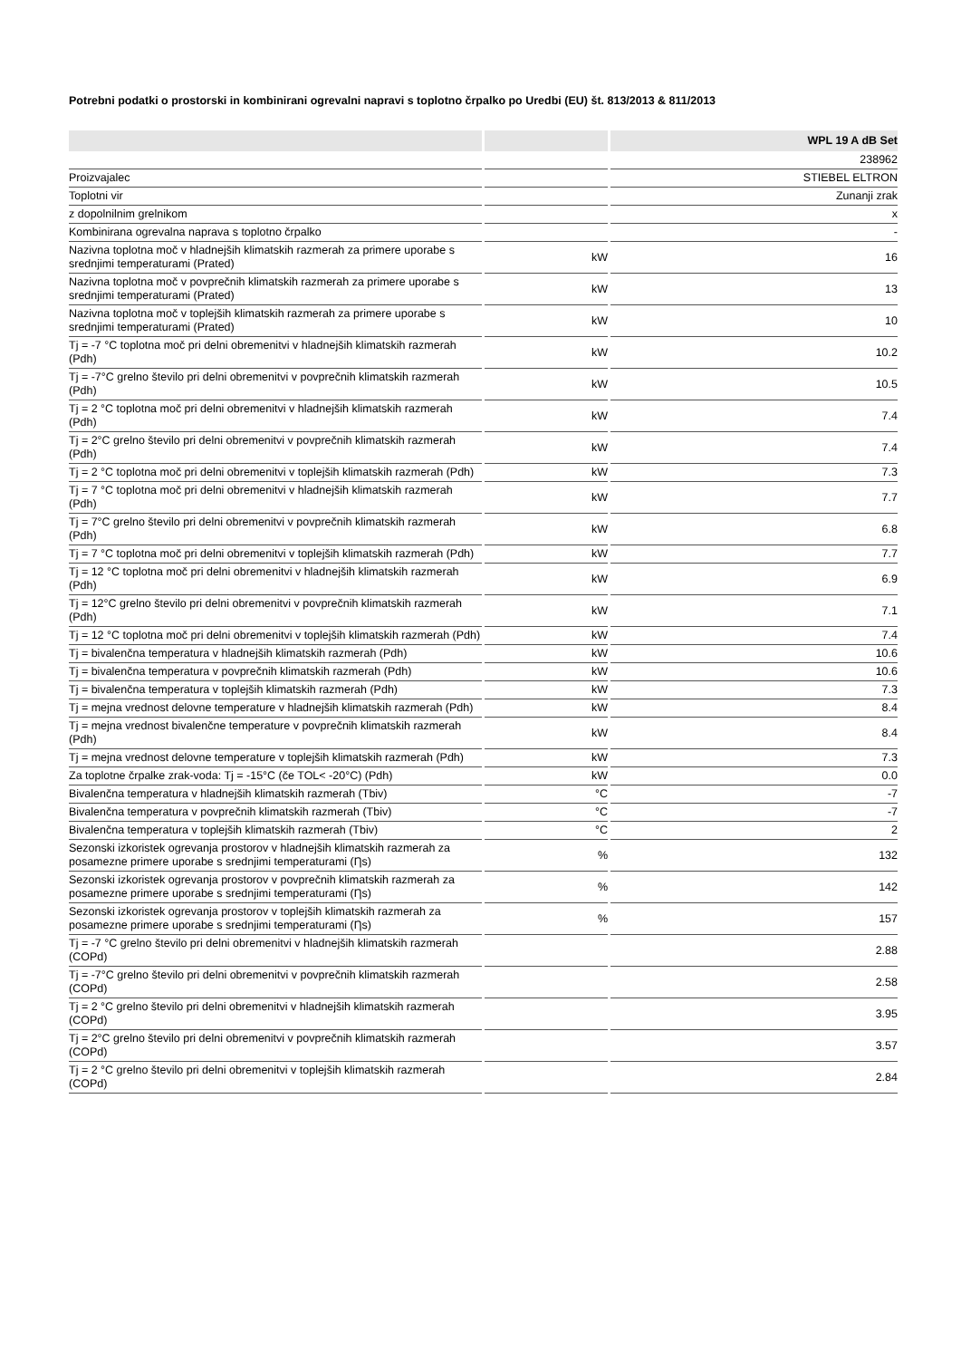Potrebni podatki o prostorski in kombinirani ogrevalni napravi s toplotno črpalko po Uredbi (EU) št. 813/2013 & 811/2013
| | | WPL 19 A dB Set |
| --- | --- | --- |
| | | 238962 |
| Proizvajalec | | STIEBEL ELTRON |
| Toplotni vir | | Zunanji zrak |
| z dopolnilnim grelnikom | | x |
| Kombinirana ogrevalna naprava s toplotno črpalko | | - |
| Nazivna toplotna moč v hladnejših klimatskih razmerah za primere uporabe s srednjimi temperaturami (Prated) | kW | 16 |
| Nazivna toplotna moč v povprečnih klimatskih razmerah za primere uporabe s srednjimi temperaturami (Prated) | kW | 13 |
| Nazivna toplotna moč v toplejših klimatskih razmerah za primere uporabe s srednjimi temperaturami (Prated) | kW | 10 |
| Tj = -7 °C toplotna moč pri delni obremenitvi v hladnejših klimatskih razmerah (Pdh) | kW | 10.2 |
| Tj = -7°C grelno število pri delni obremenitvi v povprečnih klimatskih razmerah (Pdh) | kW | 10.5 |
| Tj = 2 °C toplotna moč pri delni obremenitvi v hladnejših klimatskih razmerah (Pdh) | kW | 7.4 |
| Tj = 2°C grelno število pri delni obremenitvi v povprečnih klimatskih razmerah (Pdh) | kW | 7.4 |
| Tj = 2 °C toplotna moč pri delni obremenitvi v toplejših klimatskih razmerah (Pdh) | kW | 7.3 |
| Tj = 7 °C toplotna moč pri delni obremenitvi v hladnejših klimatskih razmerah (Pdh) | kW | 7.7 |
| Tj = 7°C grelno število pri delni obremenitvi v povprečnih klimatskih razmerah (Pdh) | kW | 6.8 |
| Tj = 7 °C toplotna moč pri delni obremenitvi v toplejših klimatskih razmerah (Pdh) | kW | 7.7 |
| Tj = 12 °C toplotna moč pri delni obremenitvi v hladnejših klimatskih razmerah (Pdh) | kW | 6.9 |
| Tj = 12°C grelno število pri delni obremenitvi v povprečnih klimatskih razmerah (Pdh) | kW | 7.1 |
| Tj = 12 °C toplotna moč pri delni obremenitvi v toplejših klimatskih razmerah (Pdh) | kW | 7.4 |
| Tj = bivalenčna temperatura v hladnejših klimatskih razmerah (Pdh) | kW | 10.6 |
| Tj = bivalenčna temperatura v povprečnih klimatskih razmerah (Pdh) | kW | 10.6 |
| Tj = bivalenčna temperatura v toplejših klimatskih razmerah (Pdh) | kW | 7.3 |
| Tj = mejna vrednost delovne temperature v hladnejših klimatskih razmerah (Pdh) | kW | 8.4 |
| Tj = mejna vrednost bivalenčne temperature v povprečnih klimatskih razmerah (Pdh) | kW | 8.4 |
| Tj = mejna vrednost delovne temperature v toplejših klimatskih razmerah (Pdh) | kW | 7.3 |
| Za toplotne črpalke zrak-voda: Tj = -15°C (če TOL< -20°C) (Pdh) | kW | 0.0 |
| Bivalenčna temperatura v hladnejših klimatskih razmerah (Tbiv) | °C | -7 |
| Bivalenčna temperatura v povprečnih klimatskih razmerah (Tbiv) | °C | -7 |
| Bivalenčna temperatura v toplejših klimatskih razmerah (Tbiv) | °C | 2 |
| Sezonski izkoristek ogrevanja prostorov v hladnejših klimatskih razmerah za posamezne primere uporabe s srednjimi temperaturami (Ƞs) | % | 132 |
| Sezonski izkoristek ogrevanja prostorov v povprečnih klimatskih razmerah za posamezne primere uporabe s srednjimi temperaturami (Ƞs) | % | 142 |
| Sezonski izkoristek ogrevanja prostorov v toplejših klimatskih razmerah za posamezne primere uporabe s srednjimi temperaturami (Ƞs) | % | 157 |
| Tj = -7 °C grelno število pri delni obremenitvi v hladnejših klimatskih razmerah (COPd) | | 2.88 |
| Tj = -7°C grelno število pri delni obremenitvi v povprečnih klimatskih razmerah (COPd) | | 2.58 |
| Tj = 2 °C grelno število pri delni obremenitvi v hladnejših klimatskih razmerah (COPd) | | 3.95 |
| Tj = 2°C grelno število pri delni obremenitvi v povprečnih klimatskih razmerah (COPd) | | 3.57 |
| Tj = 2 °C grelno število pri delni obremenitvi v toplejših klimatskih razmerah (COPd) | | 2.84 |